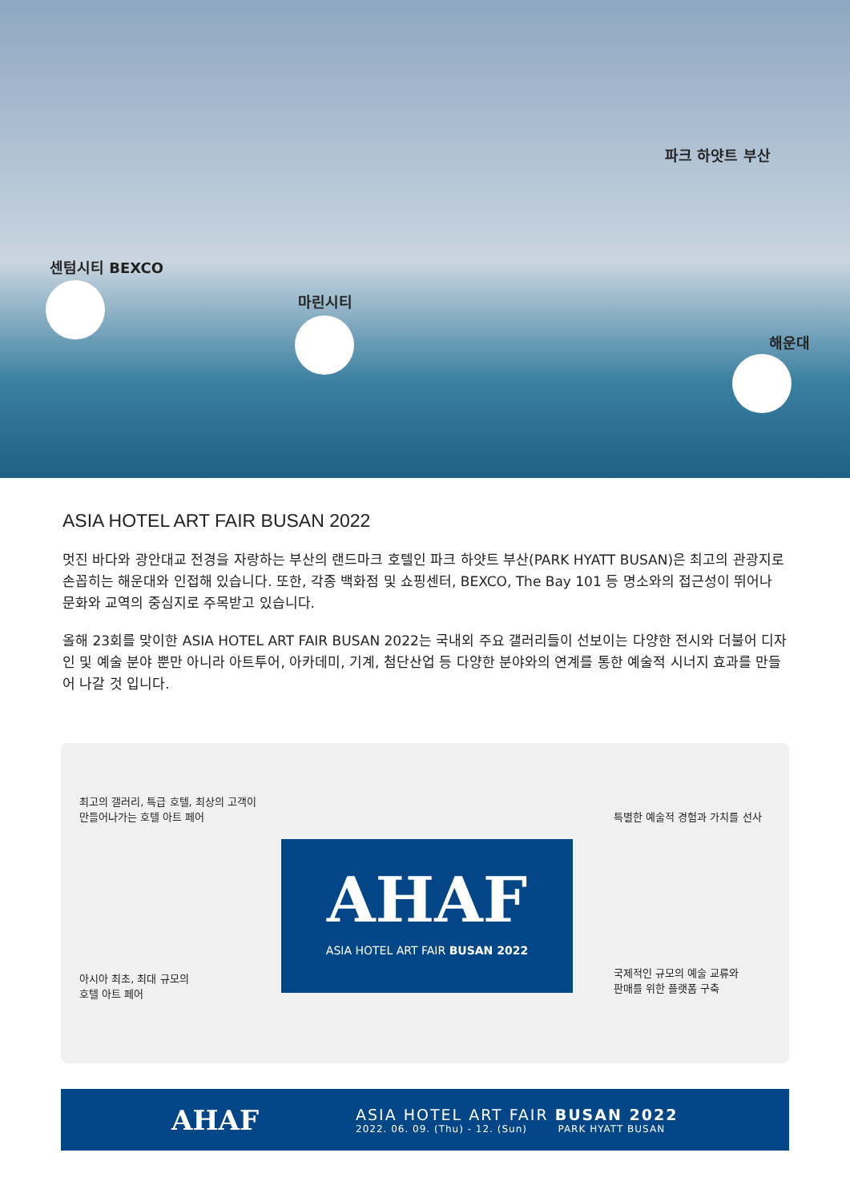파크 하얏트 부산
센텀시티 BEXCO
마린시티
해운대
ASIA HOTEL ART FAIR BUSAN 2022
멋진 바다와 광안대교 전경을 자랑하는 부산의 랜드마크 호텔인 파크 하얏트 부산(PARK HYATT BUSAN)은 최고의 관광지로 손꼽히는 해운대와 인접해 있습니다. 또한, 각종 백화점 및 쇼핑센터, BEXCO, The Bay 101 등 명소와의 접근성이 뛰어나 문화와 교역의 중심지로 주목받고 있습니다.
올해 23회를 맞이한 ASIA HOTEL ART FAIR BUSAN 2022는 국내외 주요 갤러리들이 선보이는 다양한 전시와 더불어 디자인 및 예술 분야 뿐만 아니라 아트투어, 아카데미, 기계, 첨단산업 등 다양한 분야와의 연계를 통한 예술적 시너지 효과를 만들어 나갈 것 입니다.
최고의 갤러리, 특급 호텔, 최상의 고객이
만들어나가는 호텔 아트 페어
특별한 예술적 경험과 가치를 선사
AHAF
ASIA HOTEL ART FAIR BUSAN 2022
아시아 최초, 최대 규모의
호텔 아트 페어
국제적인 규모의 예술 교류와
판매를 위한 플랫폼 구축
AHAF
ASIA HOTEL ART FAIR BUSAN 2022
2022. 06. 09. (Thu) - 12. (Sun) PARK HYATT BUSAN